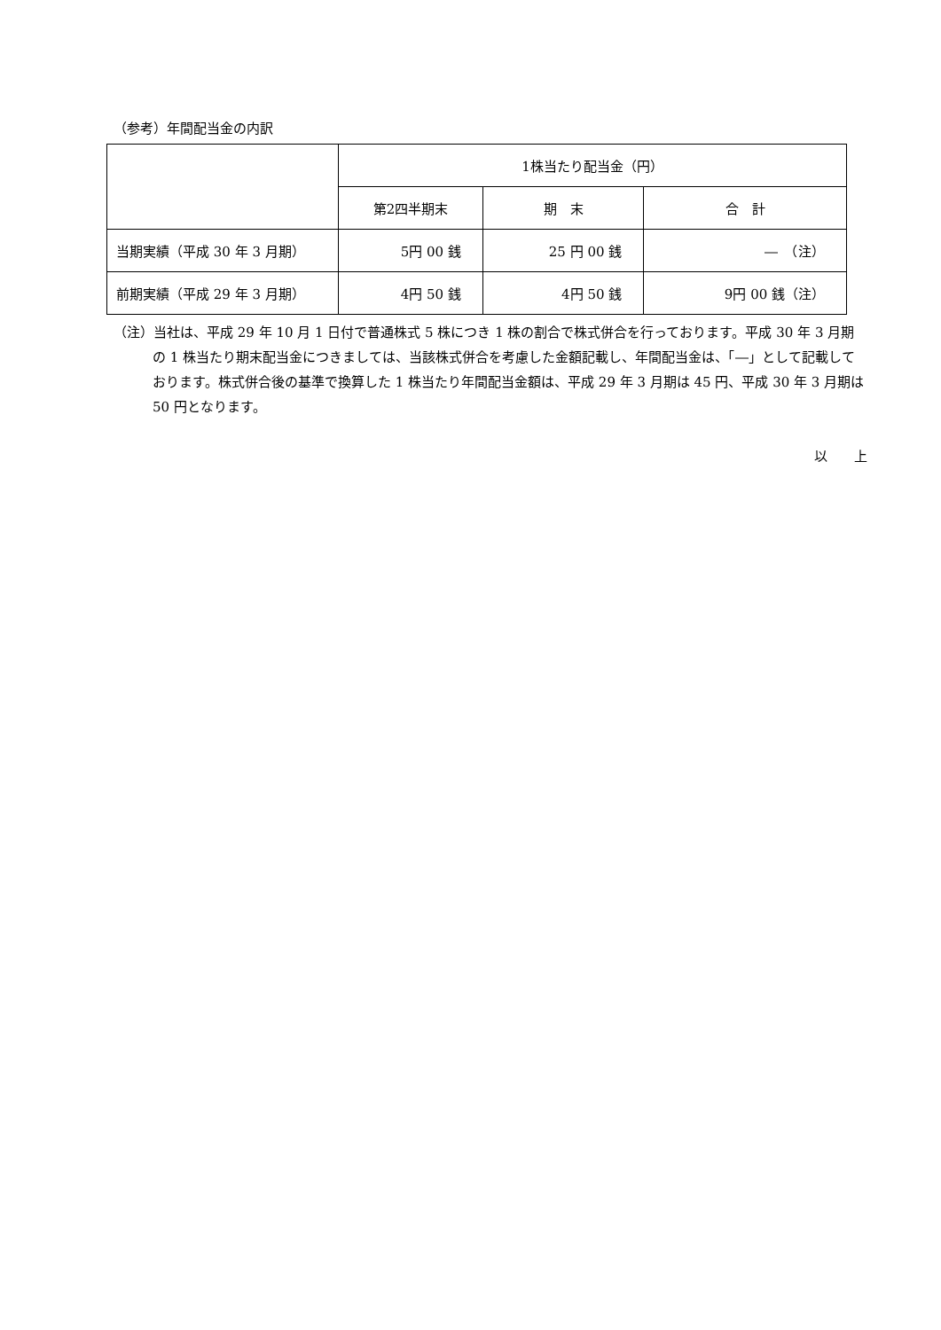（参考）年間配当金の内訳
| | 1株当たり配当金（円） | | |
| --- | --- | --- | --- |
| | 第2四半期末 | 期 末 | 合 計 |
| 当期実績（平成 30 年 3 月期） | 5円 00 銭 | 25 円 00 銭 | ― （注） |
| 前期実績（平成 29 年 3 月期） | 4円 50 銭 | 4円 50 銭 | 9円 00 銭（注） |
（注）当社は、平成 29 年 10 月 1 日付で普通株式 5 株につき 1 株の割合で株式併合を行っております。平成 30 年 3 月期の 1 株当たり期末配当金につきましては、当該株式併合を考慮した金額記載し、年間配当金は、「―」として記載しております。株式併合後の基準で換算した 1 株当たり年間配当金額は、平成 29 年 3 月期は 45 円、平成 30 年 3 月期は 50 円となります。
以　　上